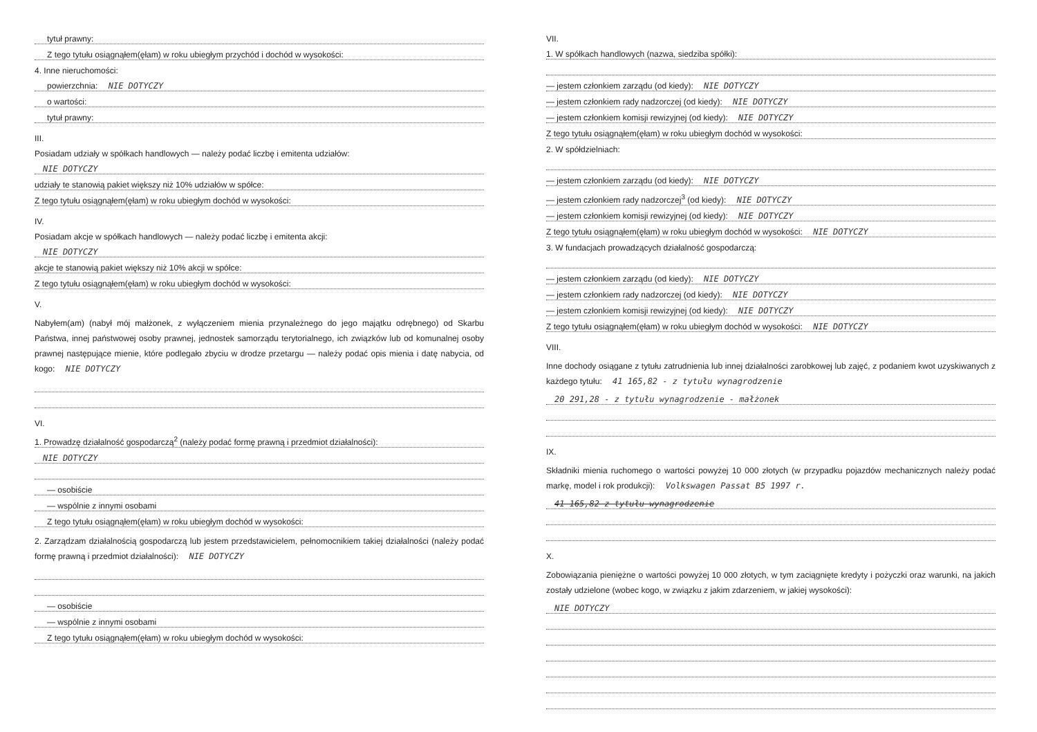tytuł prawny:
Z tego tytułu osiągnąłem(ęłam) w roku ubiegłym przychód i dochód w wysokości:
4. Inne nieruchomości:
powierzchnia: NIE DOTYCZY
o wartości:
tytuł prawny:
III.
Posiadam udziały w spółkach handlowych — należy podać liczbę i emitenta udziałów:
NIE DOTYCZY
udziały te stanowią pakiet większy niż 10% udziałów w spółce:
Z tego tytułu osiągnąłem(ęłam) w roku ubiegłym dochód w wysokości:
IV.
Posiadam akcje w spółkach handlowych — należy podać liczbę i emitenta akcji:
NIE DOTYCZY
akcje te stanowią pakiet większy niż 10% akcji w spółce:
Z tego tytułu osiągnąłem(ęłam) w roku ubiegłym dochód w wysokości:
V.
Nabyłem(am) (nabył mój małżonek, z wyłączeniem mienia przynależnego do jego majątku odrębnego) od Skarbu Państwa, innej państwowej osoby prawnej, jednostek samorządu terytorialnego, ich związków lub od komunalnej osoby prawnej następujące mienie, które podlegało zbyciu w drodze przetargu — należy podać opis mienia i datę nabycia, od kogo: NIE DOTYCZY
VI.
1. Prowadzę działalność gospodarczą<sup>2</sup> (należy podać formę prawną i przedmiot działalności):
NIE DOTYCZY
— osobiście
— wspólnie z innymi osobami
Z tego tytułu osiągnąłem(ęłam) w roku ubiegłym dochód w wysokości:
2. Zarządzam działalnością gospodarczą lub jestem przedstawicielem, pełnomocnikiem takiej działalności (należy podać formę prawną i przedmiot działalności): NIE DOTYCZY
— osobiście
— wspólnie z innymi osobami
Z tego tytułu osiągnąłem(ęłam) w roku ubiegłym dochód w wysokości:
VII.
1. W spółkach handlowych (nazwa, siedziba spółki):
— jestem członkiem zarządu (od kiedy): NIE DOTYCZY
— jestem członkiem rady nadzorczej (od kiedy): NIE DOTYCZY
— jestem członkiem komisji rewizyjnej (od kiedy): NIE DOTYCZY
Z tego tytułu osiągnąłem(ęłam) w roku ubiegłym dochód w wysokości:
2. W spółdzielniach:
— jestem członkiem zarządu (od kiedy): NIE DOTYCZY
— jestem członkiem rady nadzorczej<sup>3</sup> (od kiedy): NIE DOTYCZY
— jestem członkiem komisji rewizyjnej (od kiedy): NIE DOTYCZY
Z tego tytułu osiągnąłem(ęłam) w roku ubiegłym dochód w wysokości: NIE DOTYCZY
3. W fundacjach prowadzących działalność gospodarczą:
— jestem członkiem zarządu (od kiedy): NIE DOTYCZY
— jestem członkiem rady nadzorczej (od kiedy): NIE DOTYCZY
— jestem członkiem komisji rewizyjnej (od kiedy): NIE DOTYCZY
Z tego tytułu osiągnąłem(ęłam) w roku ubiegłym dochód w wysokości: NIE DOTYCZY
VIII.
Inne dochody osiągane z tytułu zatrudnienia lub innej działalności zarobkowej lub zajęć, z podaniem kwot uzyskiwanych z każdego tytułu: 41 165,82 - z tytułu wynagrodzenie
20 291,28 - z tytułu wynagrodzenie - małżonek
IX.
Składniki mienia ruchomego o wartości powyżej 10 000 złotych (w przypadku pojazdów mechanicznych należy podać markę, model i rok produkcji): Volkswagen Passat B5 1997 r.
41 165,82 z tytułu wynagrodzenie
X.
Zobowiązania pieniężne o wartości powyżej 10 000 złotych, w tym zaciągnięte kredyty i pożyczki oraz warunki, na jakich zostały udzielone (wobec kogo, w związku z jakim zdarzeniem, w jakiej wysokości):
NIE DOTYCZY